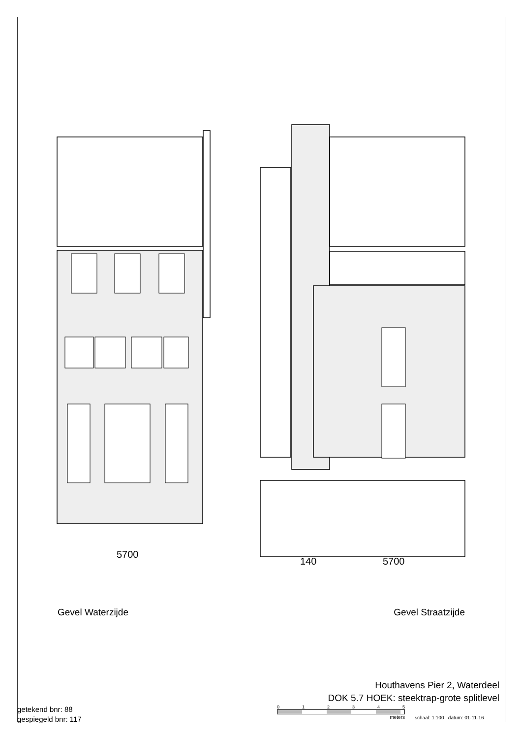5700
140 5700
Gevel Waterzijde Gevel Straatzijde
Houthavens Pier 2, Waterdeel
DOK 5.7 HOEK: steektrap-grote splitlevel
getekend bnr: 88
gespiegeld bnr: 117
0 1 2 3 4 5
meters
schaal: 1:100 datum: 01-11-16